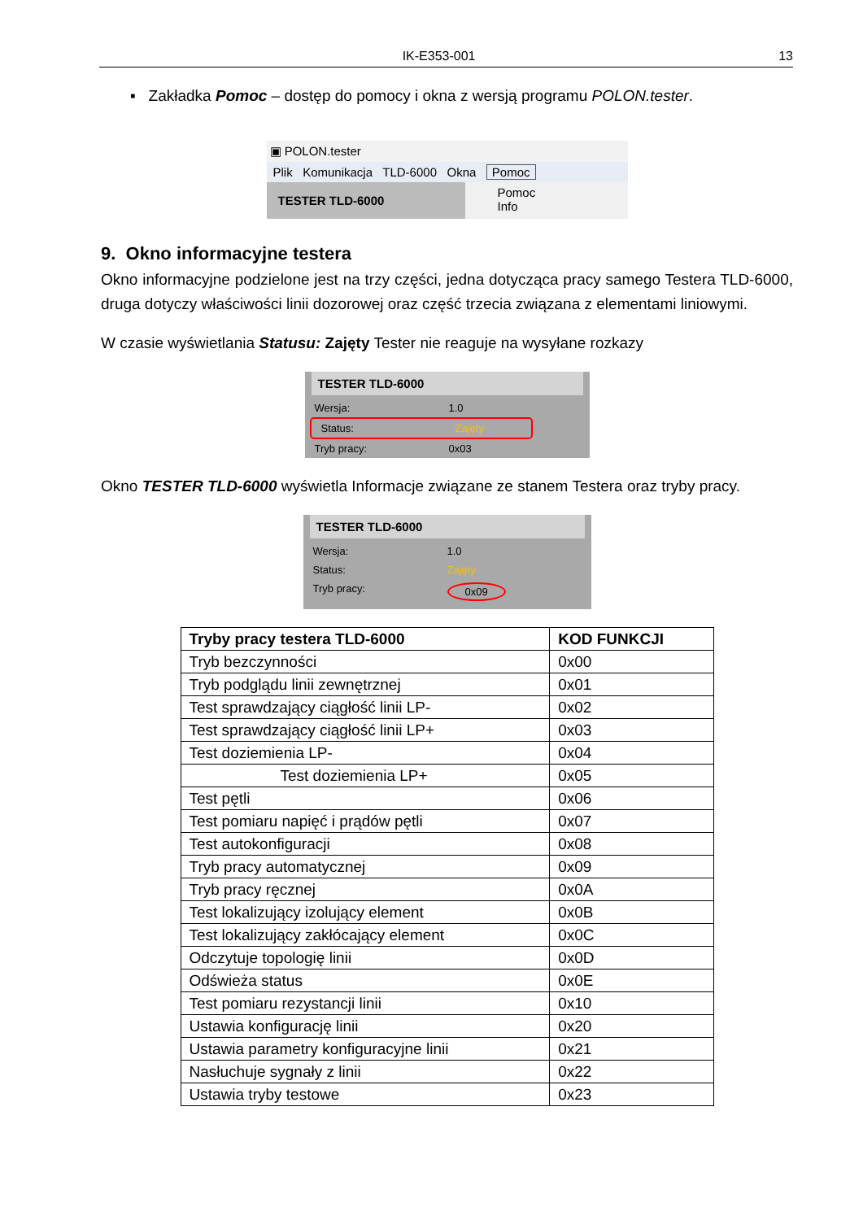IK-E353-001 13
▪ Zakładka Pomoc – dostęp do pomocy i okna z wersją programu POLON.tester.
▣ POLON.tester
Plik Komunikacja TLD-6000 Okna Pomoc
TESTER TLD-6000
Pomoc
Info
9. Okno informacyjne testera
Okno informacyjne podzielone jest na trzy części, jedna dotycząca pracy samego Testera TLD-6000, druga dotyczy właściwości linii dozorowej oraz część trzecia związana z elementami liniowymi.
W czasie wyświetlania Statusu: Zajęty Tester nie reaguje na wysyłane rozkazy
TESTER TLD-6000
Wersja: 1.0
Status: Zajęty
Tryb pracy: 0x03
Okno TESTER TLD-6000 wyświetla Informacje związane ze stanem Testera oraz tryby pracy.
TESTER TLD-6000
Wersja: 1.0
Status: Zajęty
Tryb pracy: 0x09
| Tryby pracy testera TLD-6000 | KOD FUNKCJI |
| --- | --- |
| Tryb bezczynności | 0x00 |
| Tryb podglądu linii zewnętrznej | 0x01 |
| Test sprawdzający ciągłość linii LP- | 0x02 |
| Test sprawdzający ciągłość linii LP+ | 0x03 |
| Test doziemienia LP- | 0x04 |
| Test doziemienia LP+ | 0x05 |
| Test pętli | 0x06 |
| Test pomiaru napięć i prądów pętli | 0x07 |
| Test autokonfiguracji | 0x08 |
| Tryb pracy automatycznej | 0x09 |
| Tryb pracy ręcznej | 0x0A |
| Test lokalizujący izolujący element | 0x0B |
| Test lokalizujący zakłócający element | 0x0C |
| Odczytuje topologię linii | 0x0D |
| Odświeża status | 0x0E |
| Test pomiaru rezystancji linii | 0x10 |
| Ustawia konfigurację linii | 0x20 |
| Ustawia parametry konfiguracyjne linii | 0x21 |
| Nasłuchuje sygnały z linii | 0x22 |
| Ustawia tryby testowe | 0x23 |